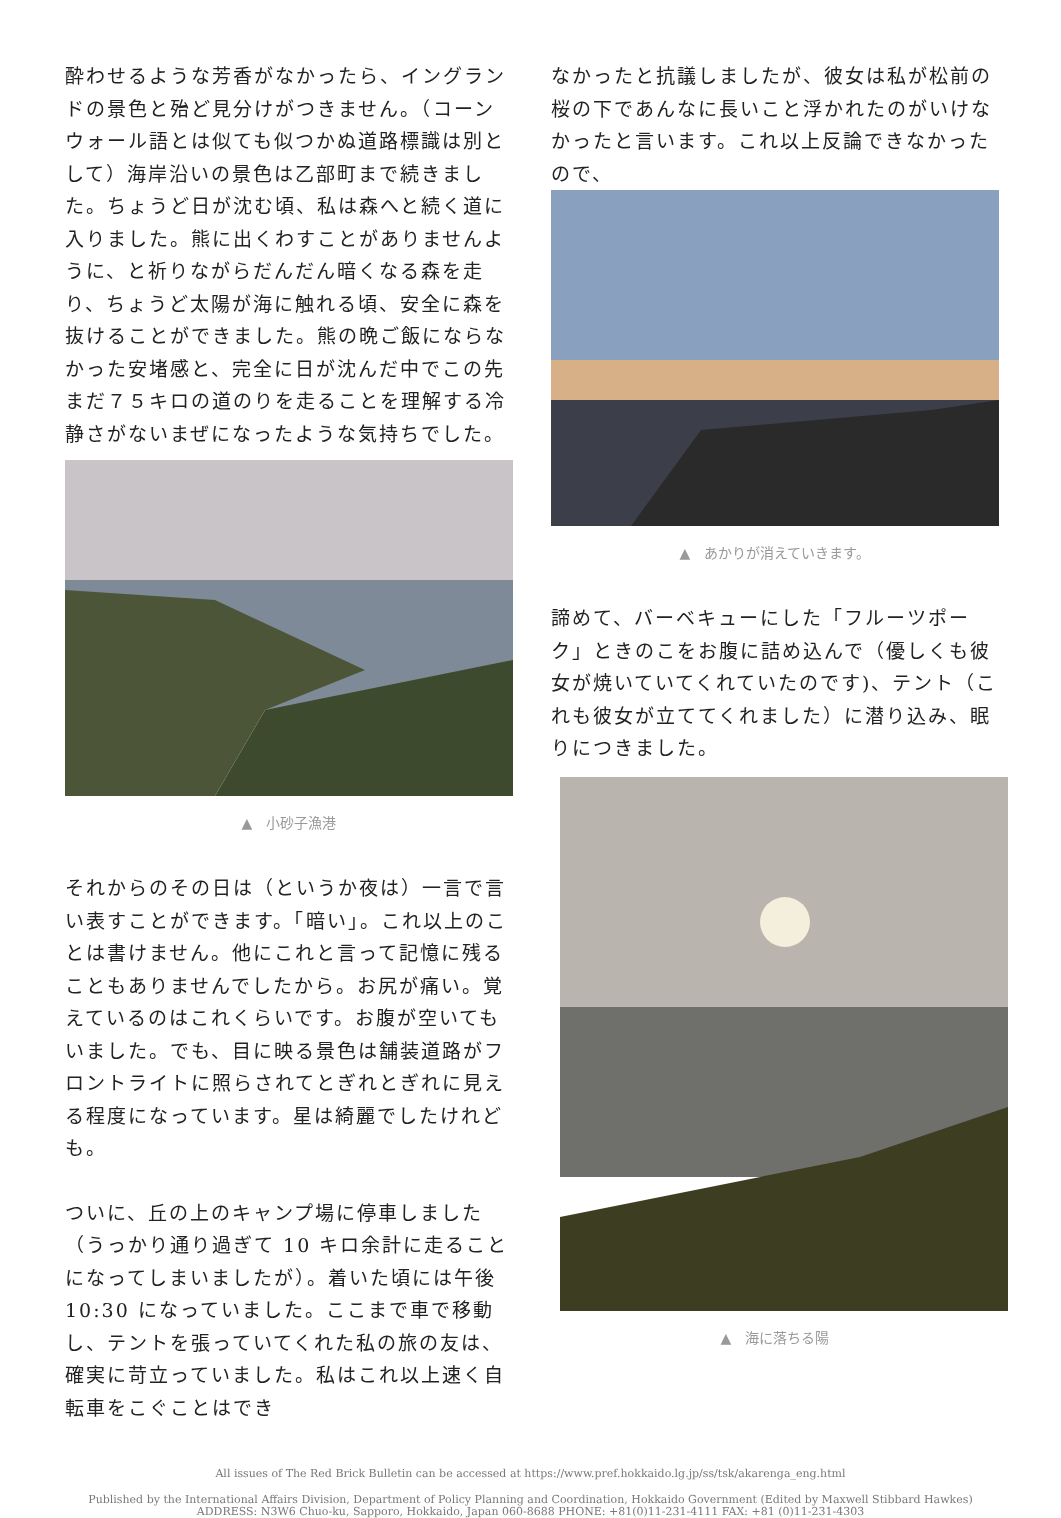酔わせるような芳香がなかったら、イングランドの景色と殆ど見分けがつきません。（コーンウォール語とは似ても似つかぬ道路標識は別として）海岸沿いの景色は乙部町まで続きました。ちょうど日が沈む頃、私は森へと続く道に入りました。熊に出くわすことがありませんように、と祈りながらだんだん暗くなる森を走り、ちょうど太陽が海に触れる頃、安全に森を抜けることができました。熊の晩ご飯にならなかった安堵感と、完全に日が沈んだ中でこの先まだ７５キロの道のりを走ることを理解する冷静さがないまぜになったような気持ちでした。
▲　小砂子漁港
それからのその日は（というか夜は）一言で言い表すことができます。「暗い」。これ以上のことは書けません。他にこれと言って記憶に残ることもありませんでしたから。お尻が痛い。覚えているのはこれくらいです。お腹が空いてもいました。でも、目に映る景色は舗装道路がフロントライトに照らされてとぎれとぎれに見える程度になっています。星は綺麗でしたけれども。
ついに、丘の上のキャンプ場に停車しました（うっかり通り過ぎて 10 キロ余計に走ることになってしまいましたが）。着いた頃には午後 10:30 になっていました。ここまで車で移動し、テントを張っていてくれた私の旅の友は、確実に苛立っていました。私はこれ以上速く自転車をこぐことはでき
なかったと抗議しましたが、彼女は私が松前の桜の下であんなに長いこと浮かれたのがいけなかったと言います。これ以上反論できなかったので、
▲　あかりが消えていきます。
諦めて、バーベキューにした「フルーツポーク」ときのこをお腹に詰め込んで（優しくも彼女が焼いていてくれていたのです)、テント（これも彼女が立ててくれました）に潜り込み、眠りにつきました。
▲　海に落ちる陽
All issues of The Red Brick Bulletin can be accessed at https://www.pref.hokkaido.lg.jp/ss/tsk/akarenga_eng.html
Published by the International Affairs Division, Department of Policy Planning and Coordination, Hokkaido Government (Edited by Maxwell Stibbard Hawkes)
ADDRESS: N3W6 Chuo-ku, Sapporo, Hokkaido, Japan 060-8688 PHONE: +81(0)11-231-4111 FAX: +81 (0)11-231-4303